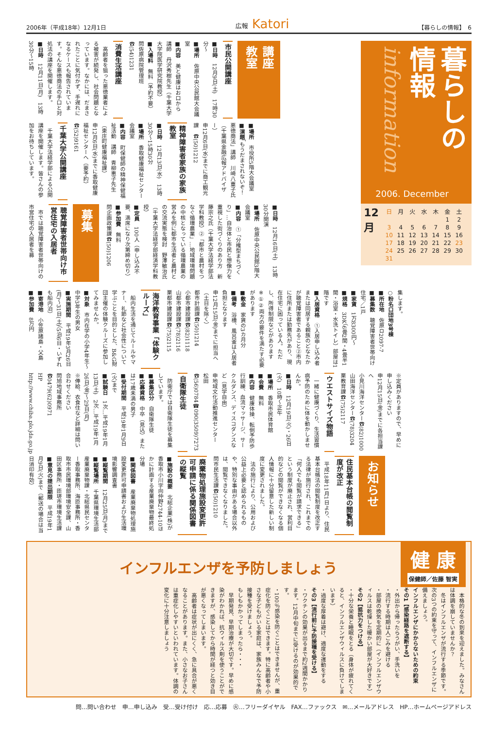2006年（平成18年）12月1日 広報 Katori 【暮らしの情報】　6
暮らしの
情報
information
2006. December
12
月
| 日 | 月 | 火 | 水 | 木 | 金 | 土 |
| --- | --- | --- | --- | --- | --- | --- |
| | | | | | 1 | 2 |
| 3 | 4 | 5 | 6 | 7 | 8 | 9 |
| 10 | 11 | 12 | 13 | 14 | 15 | 16 |
| 17 | 18 | 19 | 20 | 21 | 22 | 23 |
| 24 | 25 | 26 | 27 | 28 | 29 | 30 |
| 31 | | | | | | |
講座
教室
市民公開講座
■日時　12月9日(土)　17時30分～
■場所　佐原中央公民館大会議室
■内容　美と健康はお口から　講師　丹沢秀樹先生（千葉大学大学院医学研究院教授）
■入場料　無料（予約不要）
問佐原病院管理班　☎(54)1231
消費生活講座
　高齢者を狙った悪徳業者による被害が続発し、社会問題となっています。なかには、だまされたことに気付かず、手遅れになるケースも報告されています。そんな悪徳商法の手口と対処法の講座を開催します。
■日時　12月11日(月)　13時30分～15時
■場所　市役所5階大会議室
■演題「もうだまされないぞ！悪徳商法」講師　川崎八重子氏（千葉県金融広報アドバイザー）
申12月6日(水)までに商工観光課　☎(50)1212
精神障害者家族の家族教室
■日時　12月13日(水)　13時30分～15時30分
■場所　香取健康福祉センター会議室
■内容　町保健師の精神保健福祉活動　講師　青柳恵子先生（東庄町健康福祉課）
申12月6日(水)までに香取健康福祉センターへ（要予約）☎(52)9161
千葉大学公開講座
　千葉大学法経学部による公開講座を開催します。皆さんの参加をお待ちしています。
■日時　12月16日(土)　13時30分開演
■場所　佐原中央公民館3階大会議室
■内容　①「分権型まちづくり」…自治体と市民と想像力を重視した街づくりのあり方　新藤宗之氏（千葉大学法経学部法学科教授）②「都市と農村をつなぐ循環農業」…地域環境問題の中核となっている循環農業の営みを例に都市生活者と農村との交流実態を検討　野澤敏治氏（千葉大学法経学部経済学科教授）
■定員　100人（申し込み不要、満席になり次第締め切り）
■参加費　無料
問企画政策課☎(50)1206
募集
聴覚障害者世帯向け市営住宅の入居者
　市では聴覚障害者世帯向けの市営住宅の入居者を募
集します。
○粉名口団地3号棟
■所在地　佐原ロ2097-7
■募集数　聴覚障害者世帯向け住宅／1戸
■家賃　1万8300円～
■規格　3DK（6畳2間・4畳半1間・浴室・水洗トイレ）部屋は1階です
■入居資格　①入居申し込み者または同居する親族のどなたかが聴覚障害者であること②市内に住所または勤務先があり、現在住宅に困っている人。ただし、所得制限などがあります
※①②両方の要件を満たす必要があります
■敷金　家賃の3カ月分
■備考　浴槽、風呂釜は入居者負担となります
申12月15日(金)までに担当へ（土日を除く）
都市計画課☎(50)1214
小都市建設課☎(82)1118
山都市建設課☎(78)2116
栗都市建設課☎(75)2115
海洋教育事業「体験クルーズ」
　船内生活を通じてルールやマナー、礼節など社会性について学ぶことを目的とした、B&G財団主催の体験クルーズに参加してみませんか。
■対象　市内在学の小学4年生～中学3年生の男女
■実施期間　平成19年3月26日(月)～31日(土)（5泊6日・いずれも船内泊）
■寄港地　小笠原諸島・父島
■参加費　8万円
※定員がありますので、早めに申し込みください
申12月15日(金)までに各担当課へ
小見川海洋センター☎(82)1000
山田海洋センター☎(78)3204
栗教育課☎(75)2117
ウエストサイズ物語
　一緒に健康づくり、生活習慣病予防のために体を動かしませんか。
■日時　12月19日(火)・26日(火)　10時～正午
■場所　香取市民体育館
■会費　無料
■内容　健康体操、転倒予防歩行訓練、血流マッサージ、サークルダンス、ディスコダンスなど（見学自由）
申地域文化活動推進センター　松田☎(56)0784☎090(3509)7273
自衛隊生徒
　防衛庁では自衛隊生徒を募集しています。
■募集区分　自衛隊生徒
■応募資格　中卒（見込）または17歳未満の男子
■受付期間　平成19年1月9日(火)まで
■試験日　1次…平成19年1月13日(土)　2次…平成19年1月26日(金)～29日(月)
※俸給、衣食住など詳細は問い合わせください
問旭地域事務所☎0479(62)0971
HP http://www.chiba.plo.jda.go.jp
お知らせ
住民基本台帳の閲覧制度が改正
　平成18年11月1日より、住民基本台帳法の閲覧制度を改正する法律が施行され、これまでの「何人でも閲覧が請求できる」という制度が廃止され、営利目的などの閲覧ができなくなる個人情報に十分留意した新しい制度に変更されました。
　法の施行により、公用および公益上必要と認められるものや、特別な事由がある場合以外は、閲覧できなくなりました。
問市民生活課☎(50)1210
廃棄物処理施設変更許可申請に係る関係図書の縦覧
■施設の概要　北総企業(株)が香取市小川字向仲野2744-10ほかに計画する産業廃棄物最終処分場
■関係図書　産業廃棄物処理施設変更許可申請書および生活環境影響調査書
■縦覧期間　12月25日(月)まで
■縦覧場所　千葉県環境生活部産業廃棄物課・北総県民センター香取事務所、海匝事務所・香取市市民環境部環境安全課、山田区事務所・匝瑳市環境生活課
■意見の提出期限　平成19年1月9日(火)まで（郵送の場合は当日消印有効）
インフルエンザを予防しましょう
健 康
保健師／佐藤 智実
　本格的な冬の到来を迎えました。みなさんは体調を崩していませんか？
　冬はインフルエンザが流行する季節です。次の3つの約束を守って、インフルエンザに備えましょう。
インフルエンザにかからないための約束
その1【感染経路を遮断する】
・外出から帰ったらうがい、手洗いを
・流行する時期は人ごみを避ける
・部屋の換気を定期的に（インフルエンザウィルスは乾燥した暖かい部屋が大好きです）
その2【抵抗力をつける】
・十分な栄養と睡眠をとる（身体が疲れてくると、インフルエンザウィルスに負けてしまいます）
・過度な厚着は避け、適度な運動をする
その3【流行前に予防接種を受ける】
・ワクチンの効果が出るまで約2週間かかります。12月中旬までに受けるのが効果的です。
・100％感染を防ぐことはできませんが、重症化を防ぐことはできます。特に高齢者や小さな子どもがいる家庭は、家族みんなで予防接種を受けましょう。
もしもかかってしまったら・・・
　早期発見、早期治療が大切です。早めに感染がわかれば、抗ウィルス剤を使うことができますが、感染してから時間が経つと効き目が悪くなってしまいます。
　高齢者は症状が出にくく、急に具合が悪くなることがあります。また、小さなお子さんは重症化しやすいといわれています。体調の変化に十分注意しましょう
問…問い合わせ　申…申し込み　受…受け付け　応…応募　㊋…フリーダイヤル　FAX…ファックス　✉…メールアドレス　HP…ホームページアドレス